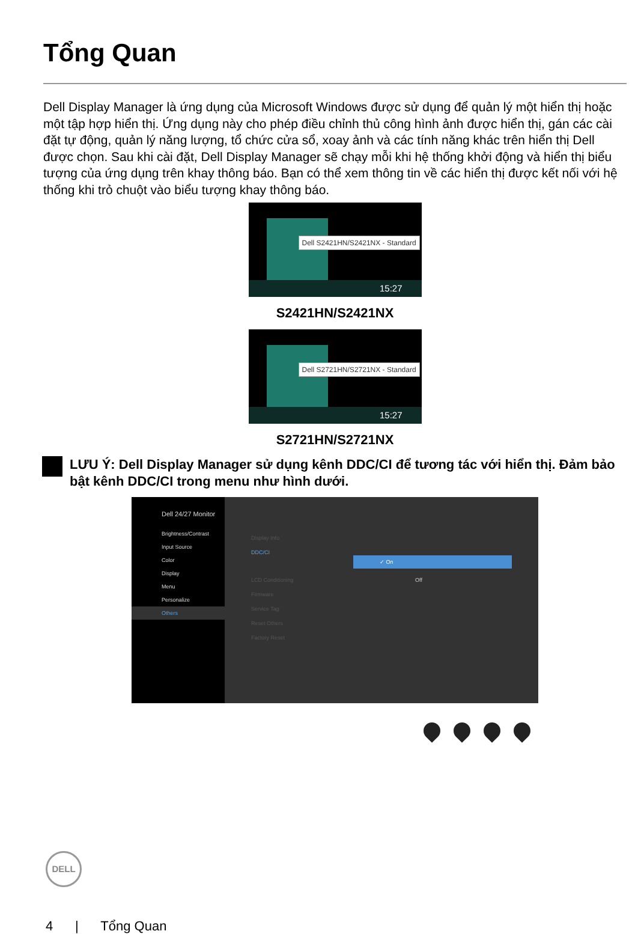Tổng Quan
Dell Display Manager là ứng dụng của Microsoft Windows được sử dụng để quản lý một hiển thị hoặc một tập hợp hiển thị. Ứng dụng này cho phép điều chỉnh thủ công hình ảnh được hiển thị, gán các cài đặt tự động, quản lý năng lượng, tổ chức cửa sổ, xoay ảnh và các tính năng khác trên hiển thị Dell được chọn. Sau khi cài đặt, Dell Display Manager sẽ chạy mỗi khi hệ thống khởi động và hiển thị biểu tượng của ứng dụng trên khay thông báo. Bạn có thể xem thông tin về các hiển thị được kết nối với hệ thống khi trỏ chuột vào biểu tượng khay thông báo.
Dell S2421HN/S2421NX - Standard
15:27
S2421HN/S2421NX
Dell S2721HN/S2721NX - Standard
15:27
S2721HN/S2721NX
LƯU Ý: Dell Display Manager sử dụng kênh DDC/CI để tương tác với hiển thị. Đảm bảo bật kênh DDC/CI trong menu như hình dưới.
Dell 24/27 Monitor
Brightness/Contrast
Input Source
Color
Display
Menu
Personalize
Others
Display Info
DDC/CI ✓ On
LCD Conditioning Off
Firmware
Service Tag
Reset Others
Factory Reset
DELL
4 | Tổng Quan